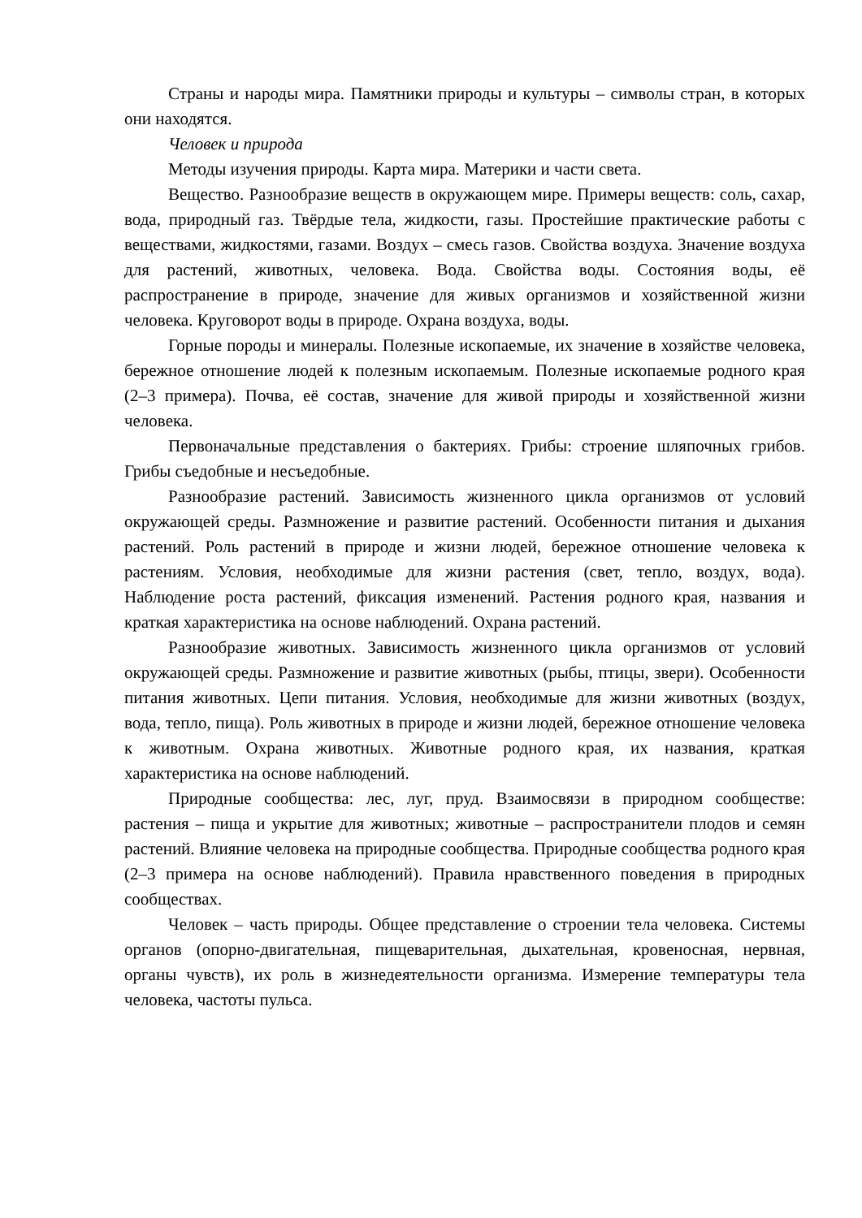Страны и народы мира. Памятники природы и культуры – символы стран, в которых они находятся.
Человек и природа
Методы изучения природы. Карта мира. Материки и части света.
Вещество. Разнообразие веществ в окружающем мире. Примеры веществ: соль, сахар, вода, природный газ. Твёрдые тела, жидкости, газы. Простейшие практические работы с веществами, жидкостями, газами. Воздух – смесь газов. Свойства воздуха. Значение воздуха для растений, животных, человека. Вода. Свойства воды. Состояния воды, её распространение в природе, значение для живых организмов и хозяйственной жизни человека. Круговорот воды в природе. Охрана воздуха, воды.
Горные породы и минералы. Полезные ископаемые, их значение в хозяйстве человека, бережное отношение людей к полезным ископаемым. Полезные ископаемые родного края (2–3 примера). Почва, её состав, значение для живой природы и хозяйственной жизни человека.
Первоначальные представления о бактериях. Грибы: строение шляпочных грибов. Грибы съедобные и несъедобные.
Разнообразие растений. Зависимость жизненного цикла организмов от условий окружающей среды. Размножение и развитие растений. Особенности питания и дыхания растений. Роль растений в природе и жизни людей, бережное отношение человека к растениям. Условия, необходимые для жизни растения (свет, тепло, воздух, вода). Наблюдение роста растений, фиксация изменений. Растения родного края, названия и краткая характеристика на основе наблюдений. Охрана растений.
Разнообразие животных. Зависимость жизненного цикла организмов от условий окружающей среды. Размножение и развитие животных (рыбы, птицы, звери). Особенности питания животных. Цепи питания. Условия, необходимые для жизни животных (воздух, вода, тепло, пища). Роль животных в природе и жизни людей, бережное отношение человека к животным. Охрана животных. Животные родного края, их названия, краткая характеристика на основе наблюдений.
Природные сообщества: лес, луг, пруд. Взаимосвязи в природном сообществе: растения – пища и укрытие для животных; животные – распространители плодов и семян растений. Влияние человека на природные сообщества. Природные сообщества родного края (2–3 примера на основе наблюдений). Правила нравственного поведения в природных сообществах.
Человек – часть природы. Общее представление о строении тела человека. Системы органов (опорно-двигательная, пищеварительная, дыхательная, кровеносная, нервная, органы чувств), их роль в жизнедеятельности организма. Измерение температуры тела человека, частоты пульса.